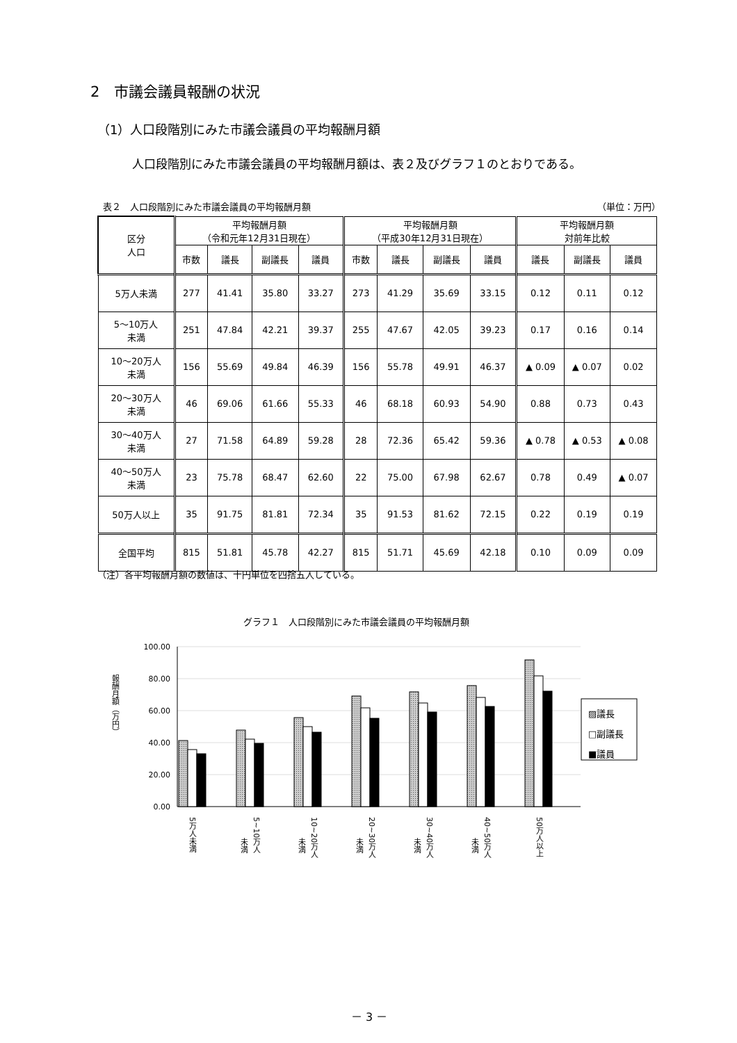2　市議会議員報酬の状況
（1）人口段階別にみた市議会議員の平均報酬月額
人口段階別にみた市議会議員の平均報酬月額は、表２及びグラフ１のとおりである。
表２　人口段階別にみた市議会議員の平均報酬月額 （単位：万円）
| 区分 人口 | 平均報酬月額 （令和元年12月31日現在） | | | | 平均報酬月額 （平成30年12月31日現在） | | | | 平均報酬月額 対前年比較 | | |
| --- | --- | --- | --- | --- | --- | --- | --- | --- | --- | --- | --- |
| | 市数 | 議長 | 副議長 | 議員 | 市数 | 議長 | 副議長 | 議員 | 議長 | 副議長 | 議員 |
| 5万人未満 | 277 | 41.41 | 35.80 | 33.27 | 273 | 41.29 | 35.69 | 33.15 | 0.12 | 0.11 | 0.12 |
| 5～10万人 未満 | 251 | 47.84 | 42.21 | 39.37 | 255 | 47.67 | 42.05 | 39.23 | 0.17 | 0.16 | 0.14 |
| 10～20万人 未満 | 156 | 55.69 | 49.84 | 46.39 | 156 | 55.78 | 49.91 | 46.37 | ▲ 0.09 | ▲ 0.07 | 0.02 |
| 20～30万人 未満 | 46 | 69.06 | 61.66 | 55.33 | 46 | 68.18 | 60.93 | 54.90 | 0.88 | 0.73 | 0.43 |
| 30～40万人 未満 | 27 | 71.58 | 64.89 | 59.28 | 28 | 72.36 | 65.42 | 59.36 | ▲ 0.78 | ▲ 0.53 | ▲ 0.08 |
| 40～50万人 未満 | 23 | 75.78 | 68.47 | 62.60 | 22 | 75.00 | 67.98 | 62.67 | 0.78 | 0.49 | ▲ 0.07 |
| 50万人以上 | 35 | 91.75 | 81.81 | 72.34 | 35 | 91.53 | 81.62 | 72.15 | 0.22 | 0.19 | 0.19 |
| 全国平均 | 815 | 51.81 | 45.78 | 42.27 | 815 | 51.71 | 45.69 | 42.18 | 0.10 | 0.09 | 0.09 |
（注）各平均報酬月額の数値は、十円単位を四捨五入している。
グラフ１　人口段階別にみた市議会議員の平均報酬月額
100.00
80.00
60.00
40.00
20.00
0.00
報酬月額（万円）
5万人未満
5~10万人
未満
10~20万人
未満
20~30万人
未満
30~40万人
未満
40~50万人
未満
50万人以上
▨議長
□副議長
■議員
－ 3 －